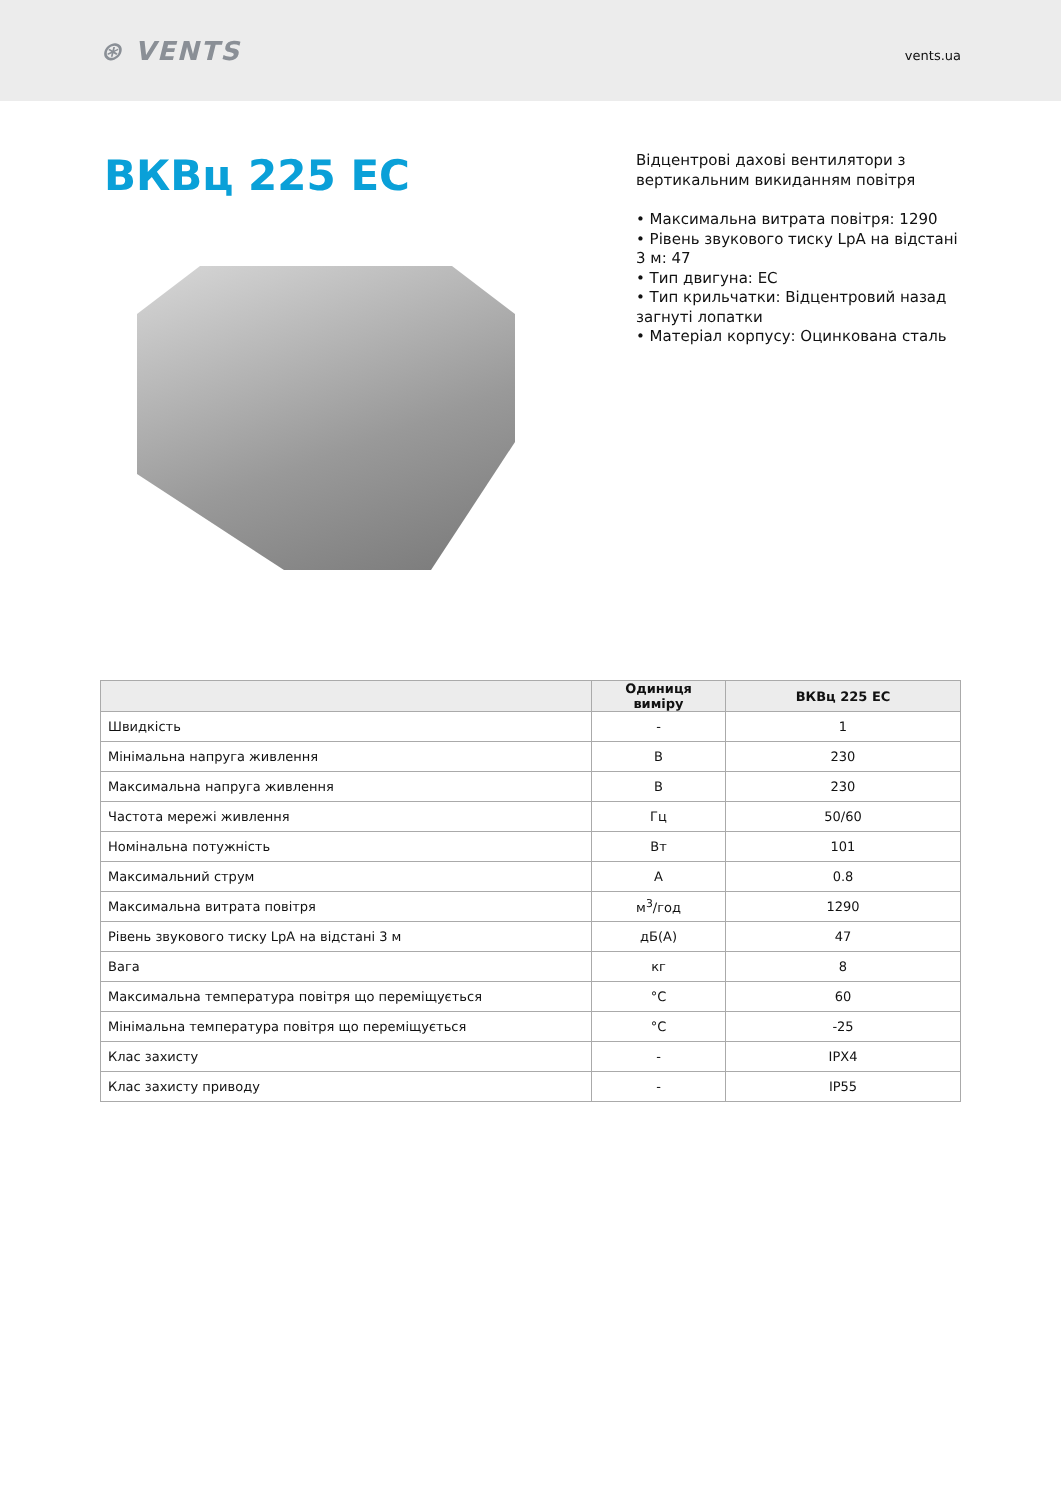⊛ VENTS
vents.ua
ВКВц 225 ЕС
Відцентрові дахові вентилятори з вертикальним викиданням повітря
• Максимальна витрата повітря: 1290
• Рівень звукового тиску LpA на відстані 3 м: 47
• Тип двигуна: EC
• Тип крильчатки: Відцентровий назад загнуті лопатки
• Матеріал корпусу: Оцинкована сталь
| | Одиниця виміру | ВКВц 225 ЕС |
| --- | --- | --- |
| Швидкість | - | 1 |
| Мінімальна напруга живлення | В | 230 |
| Максимальна напруга живлення | В | 230 |
| Частота мережі живлення | Гц | 50/60 |
| Номінальна потужність | Вт | 101 |
| Максимальний струм | А | 0.8 |
| Максимальна витрата повітря | м<sup>3</sup>/год | 1290 |
| Рівень звукового тиску LpA на відстані 3 м | дБ(А) | 47 |
| Вага | кг | 8 |
| Максимальна температура повітря що переміщується | °C | 60 |
| Мінімальна температура повітря що переміщується | °C | -25 |
| Клас захисту | - | IPX4 |
| Клас захисту приводу | - | IP55 |